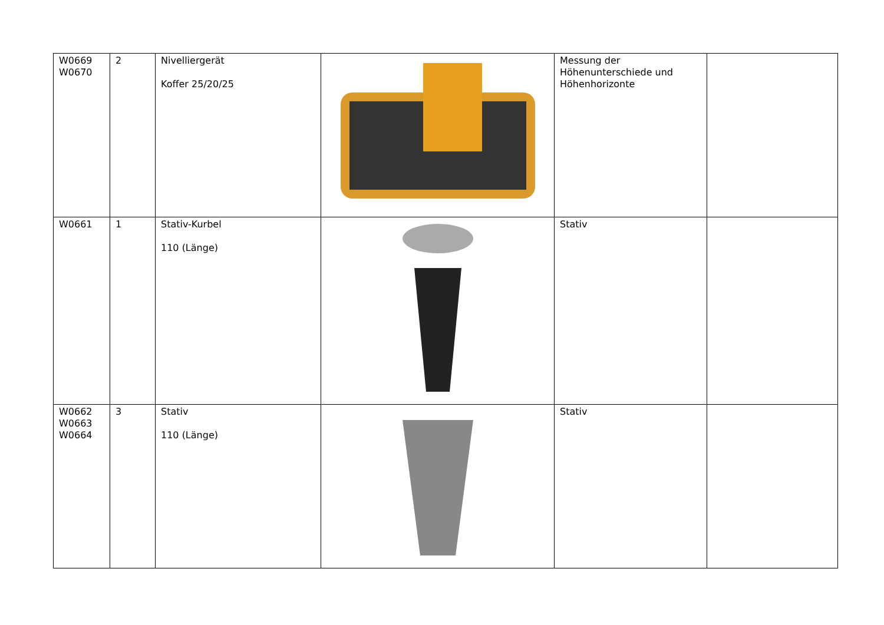| W0669 W0670 | 2 | Nivelliergerät Koffer 25/20/25 | | Messung der Höhenunterschiede und Höhenhorizonte | |
| W0661 | 1 | Stativ-Kurbel 110 (Länge) | | Stativ | |
| W0662 W0663 W0664 | 3 | Stativ 110 (Länge) | | Stativ | |